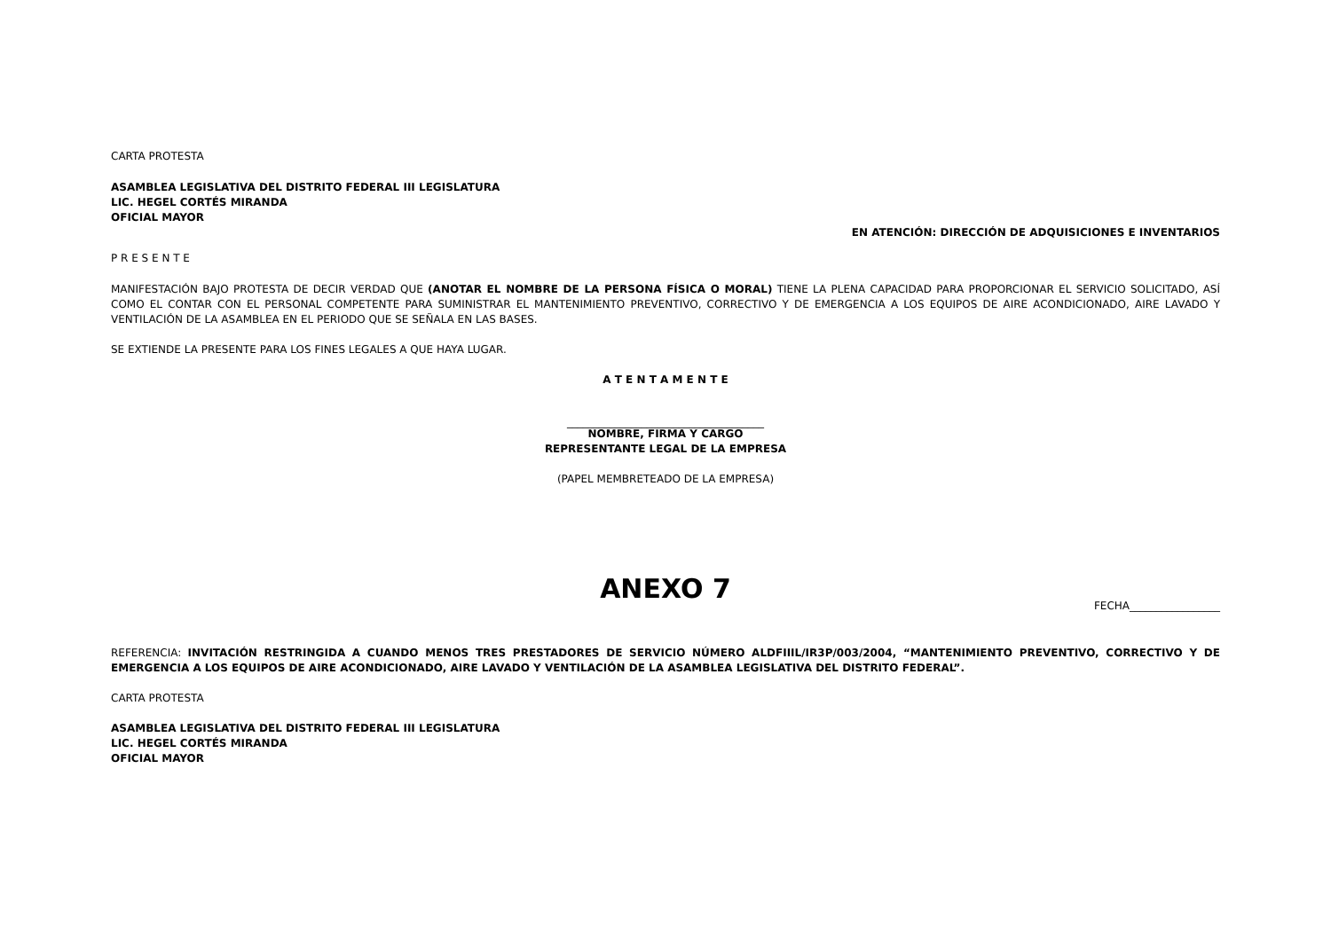CARTA PROTESTA
ASAMBLEA LEGISLATIVA DEL DISTRITO FEDERAL III LEGISLATURA
LIC. HEGEL CORTÉS MIRANDA
OFICIAL MAYOR
EN ATENCIÓN: DIRECCIÓN DE ADQUISICIONES E INVENTARIOS
P R E S E N T E
MANIFESTACIÓN BAJO PROTESTA DE DECIR VERDAD QUE (ANOTAR EL NOMBRE DE LA PERSONA FÍSICA O MORAL) TIENE LA PLENA CAPACIDAD PARA PROPORCIONAR EL SERVICIO SOLICITADO, ASÍ COMO EL CONTAR CON EL PERSONAL COMPETENTE PARA SUMINISTRAR EL MANTENIMIENTO PREVENTIVO, CORRECTIVO Y DE EMERGENCIA A LOS EQUIPOS DE AIRE ACONDICIONADO, AIRE LAVADO Y VENTILACIÓN DE LA ASAMBLEA EN EL PERIODO QUE SE SEÑALA EN LAS BASES.
SE EXTIENDE LA PRESENTE PARA LOS FINES LEGALES A QUE HAYA LUGAR.
A T E N T A M E N T E
_____________________________________
NOMBRE, FIRMA Y CARGO
REPRESENTANTE LEGAL DE LA EMPRESA
(PAPEL MEMBRETEADO DE LA EMPRESA)
ANEXO 7
FECHA_________________
REFERENCIA: INVITACIÓN RESTRINGIDA A CUANDO MENOS TRES PRESTADORES DE SERVICIO NÚMERO ALDFIIIL/IR3P/003/2004, “MANTENIMIENTO PREVENTIVO, CORRECTIVO Y DE EMERGENCIA A LOS EQUIPOS DE AIRE ACONDICIONADO, AIRE LAVADO Y VENTILACIÓN DE LA ASAMBLEA LEGISLATIVA DEL DISTRITO FEDERAL”.
CARTA PROTESTA
ASAMBLEA LEGISLATIVA DEL DISTRITO FEDERAL III LEGISLATURA
LIC. HEGEL CORTÉS MIRANDA
OFICIAL MAYOR